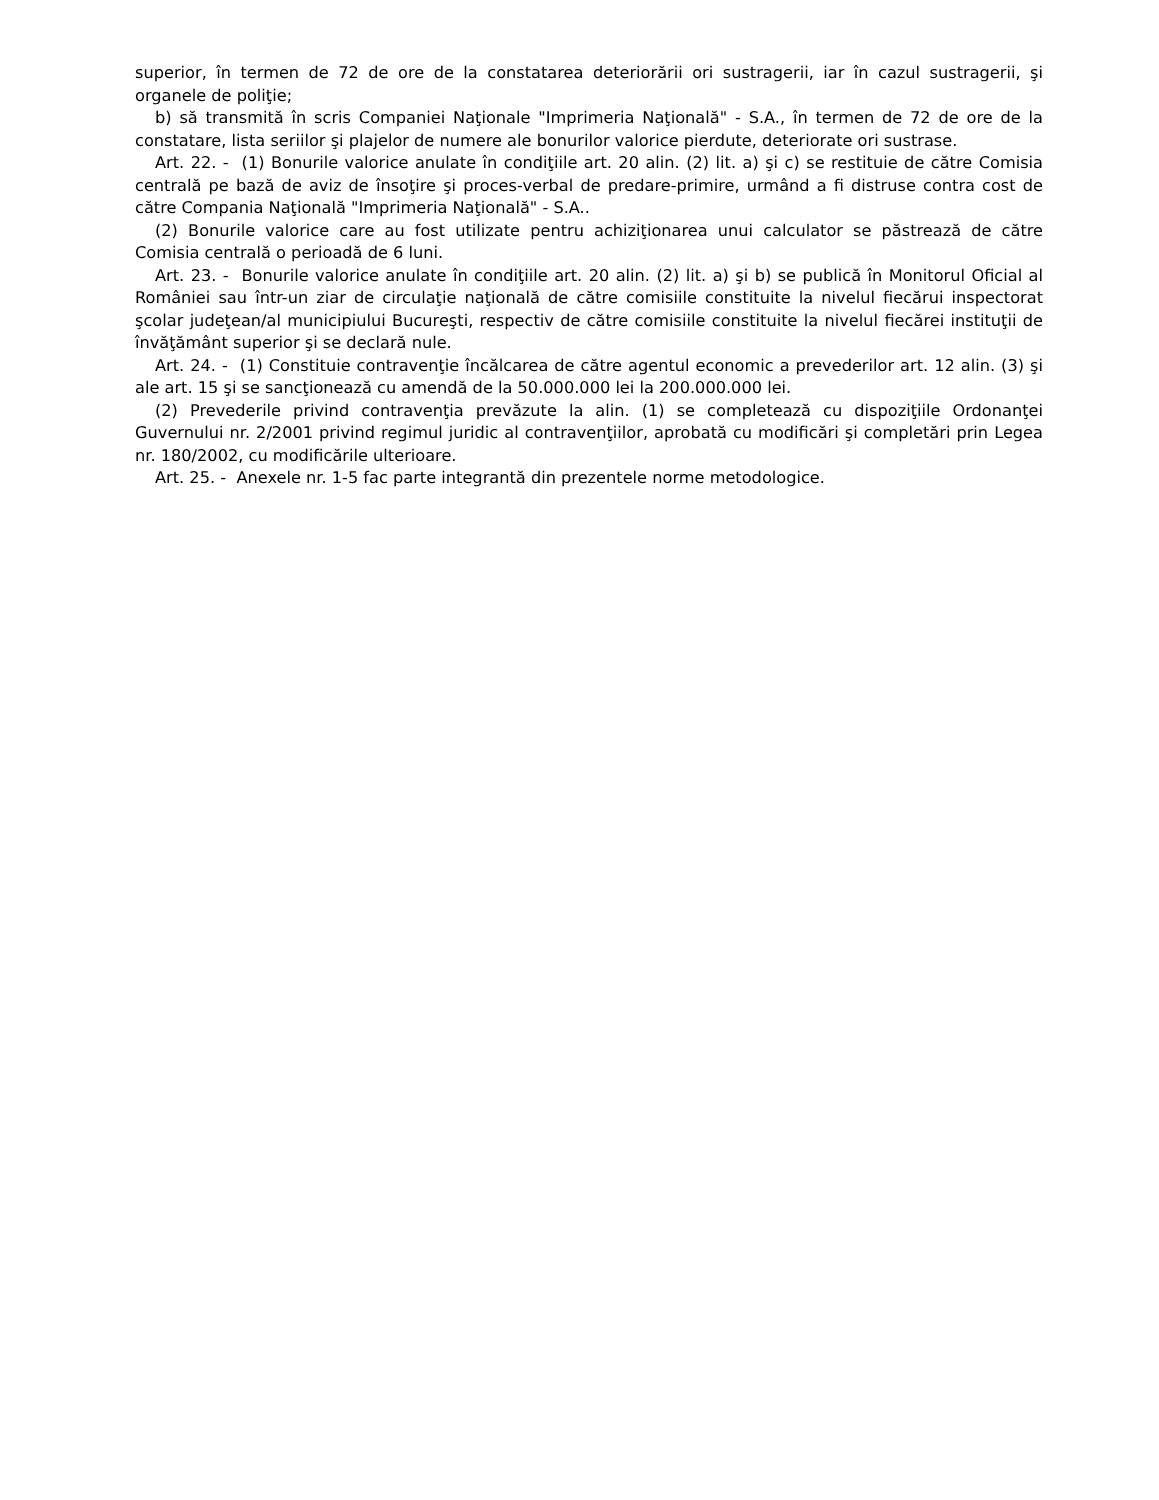superior, în termen de 72 de ore de la constatarea deteriorării ori sustragerii, iar în cazul sustragerii, şi organele de poliţie;
b) să transmită în scris Companiei Naţionale "Imprimeria Naţională" - S.A., în termen de 72 de ore de la constatare, lista seriilor şi plajelor de numere ale bonurilor valorice pierdute, deteriorate ori sustrase.
Art. 22. - (1) Bonurile valorice anulate în condiţiile art. 20 alin. (2) lit. a) şi c) se restituie de către Comisia centrală pe bază de aviz de însoţire şi proces-verbal de predare-primire, urmând a fi distruse contra cost de către Compania Naţională "Imprimeria Naţională" - S.A..
(2) Bonurile valorice care au fost utilizate pentru achiziţionarea unui calculator se păstrează de către Comisia centrală o perioadă de 6 luni.
Art. 23. - Bonurile valorice anulate în condiţiile art. 20 alin. (2) lit. a) şi b) se publică în Monitorul Oficial al României sau într-un ziar de circulaţie naţională de către comisiile constituite la nivelul fiecărui inspectorat şcolar judeţean/al municipiului Bucureşti, respectiv de către comisiile constituite la nivelul fiecărei instituţii de învăţământ superior şi se declară nule.
Art. 24. - (1) Constituie contravenţie încălcarea de către agentul economic a prevederilor art. 12 alin. (3) şi ale art. 15 şi se sancţionează cu amendă de la 50.000.000 lei la 200.000.000 lei.
(2) Prevederile privind contravenţia prevăzute la alin. (1) se completează cu dispoziţiile Ordonanţei Guvernului nr. 2/2001 privind regimul juridic al contravenţiilor, aprobată cu modificări şi completări prin Legea nr. 180/2002, cu modificările ulterioare.
Art. 25. - Anexele nr. 1-5 fac parte integrantă din prezentele norme metodologice.